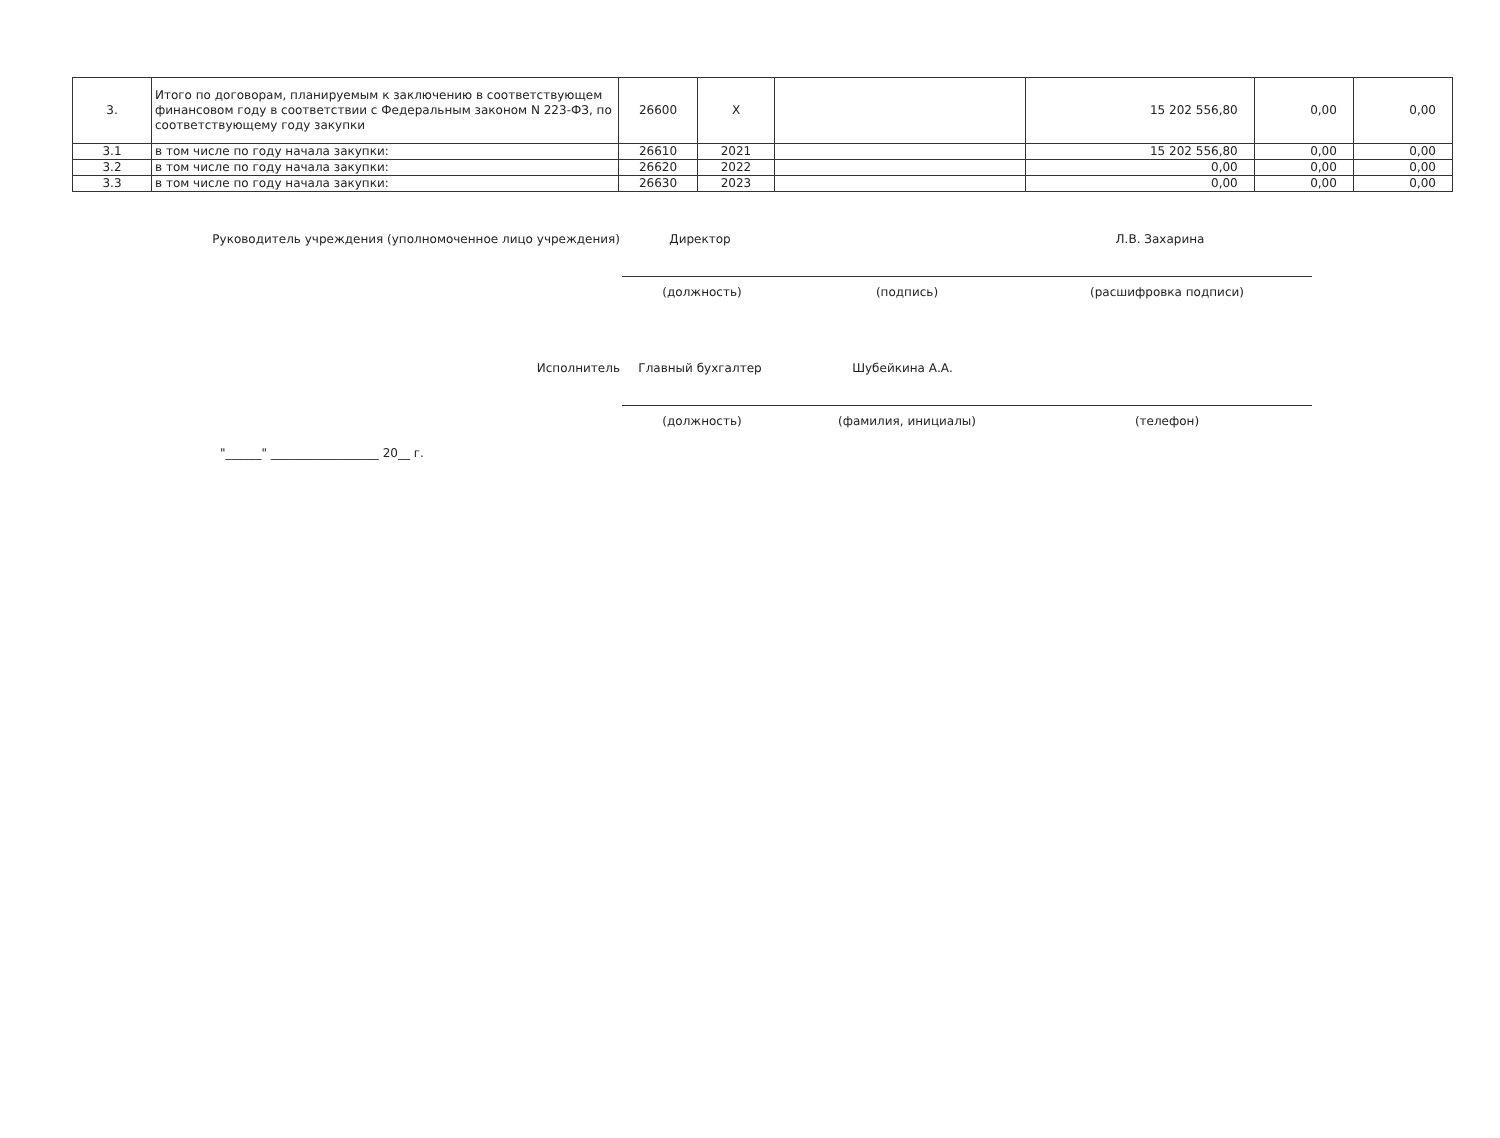| 3. | Итого по договорам, планируемым к заключению в соответствующем финансовом году в соответствии с Федеральным законом N 223-ФЗ, по соответствующему году закупки | 26600 | X | | 15 202 556,80 | 0,00 | 0,00 |
| 3.1 | в том числе по году начала закупки: | 26610 | 2021 | | 15 202 556,80 | 0,00 | 0,00 |
| 3.2 | в том числе по году начала закупки: | 26620 | 2022 | | 0,00 | 0,00 | 0,00 |
| 3.3 | в том числе по году начала закупки: | 26630 | 2023 | | 0,00 | 0,00 | 0,00 |
Руководитель учреждения (уполномоченное лицо учреждения) Директор Л.В. Захарина
(должность) (подпись) (расшифровка подписи)
Исполнитель Главный бухгалтер Шубейкина А.А.
(должность) (фамилия, инициалы) (телефон)
"______" __________________ 20__ г.